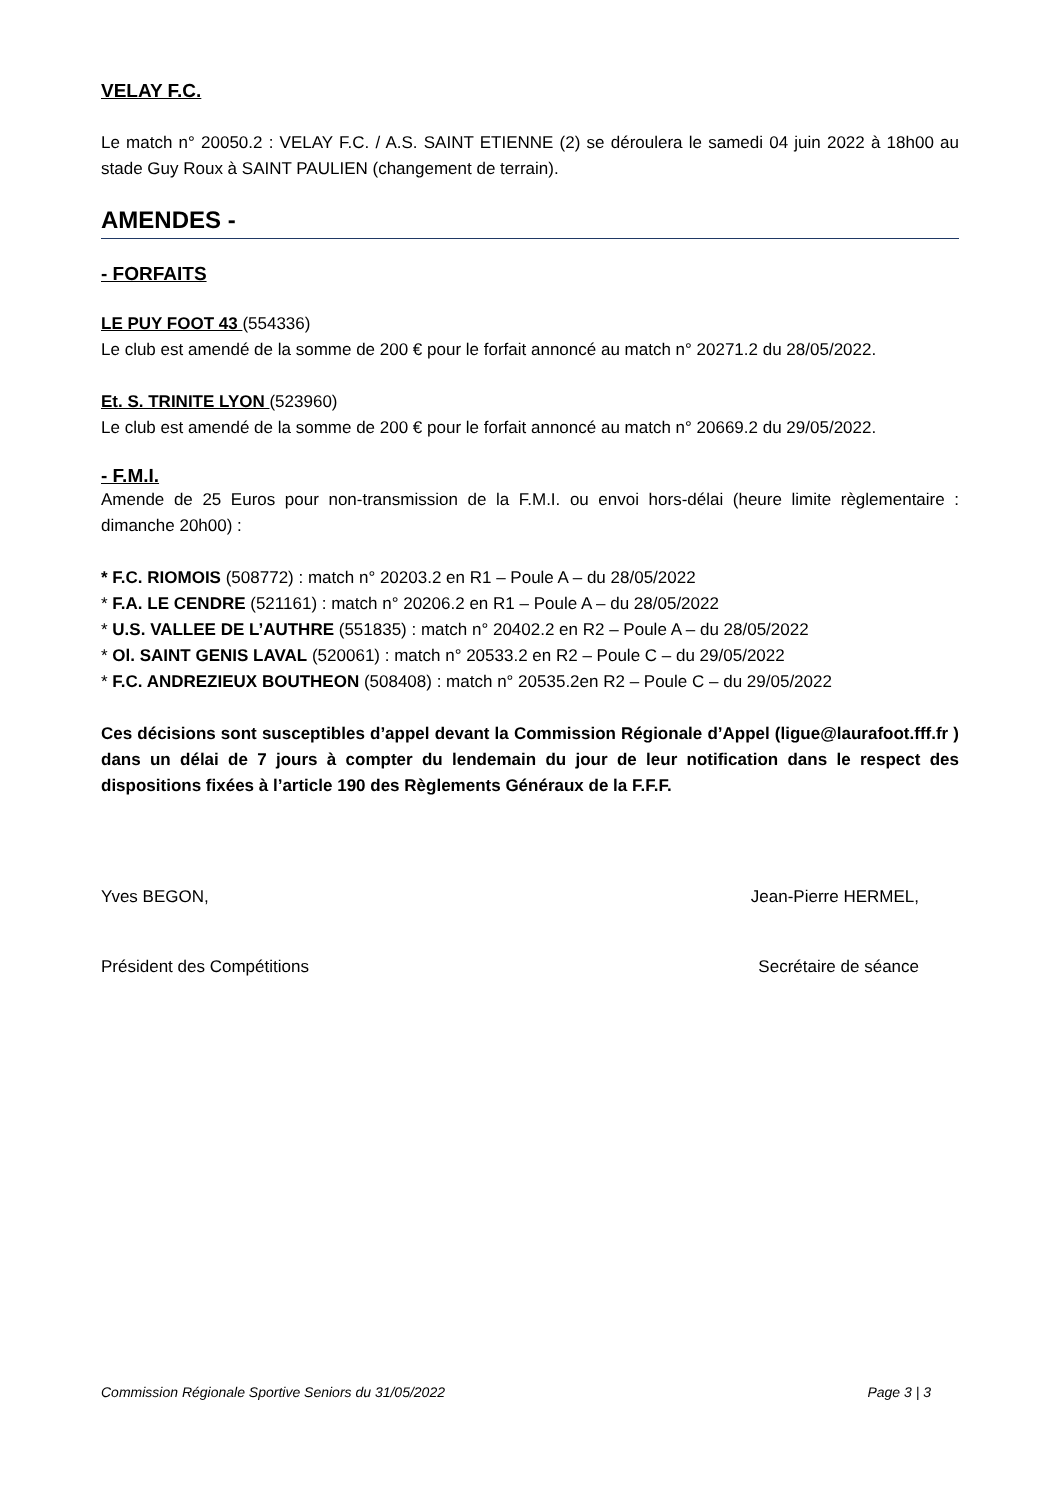VELAY F.C.
Le match n° 20050.2 : VELAY F.C. / A.S. SAINT ETIENNE (2) se déroulera le samedi 04 juin 2022 à 18h00 au stade Guy Roux à SAINT PAULIEN (changement de terrain).
AMENDES -
- FORFAITS
LE PUY FOOT 43 (554336)
Le club est amendé de la somme de 200 € pour le forfait annoncé au match n° 20271.2 du 28/05/2022.
Et. S. TRINITE LYON (523960)
Le club est amendé de la somme de 200 € pour le forfait annoncé au match n° 20669.2 du 29/05/2022.
- F.M.I.
Amende de 25 Euros pour non-transmission de la F.M.I. ou envoi hors-délai (heure limite règlementaire : dimanche 20h00) :
* F.C. RIOMOIS (508772) : match n° 20203.2 en R1 – Poule A – du 28/05/2022
* F.A. LE CENDRE (521161) : match n° 20206.2 en R1 – Poule A – du 28/05/2022
* U.S. VALLEE DE L’AUTHRE (551835) : match n° 20402.2 en R2 – Poule A – du 28/05/2022
* Ol. SAINT GENIS LAVAL (520061) : match n° 20533.2 en R2 – Poule C – du 29/05/2022
* F.C. ANDREZIEUX BOUTHEON (508408) : match n° 20535.2en R2 – Poule C – du 29/05/2022
Ces décisions sont susceptibles d’appel devant la Commission Régionale d’Appel (ligue@laurafoot.fff.fr ) dans un délai de 7 jours à compter du lendemain du jour de leur notification dans le respect des dispositions fixées à l’article 190 des Règlements Généraux de la F.F.F.
Yves BEGON, Jean-Pierre HERMEL,
Président des Compétitions Secrétaire de séance
Commission Régionale Sportive Seniors du 31/05/2022 Page 3 | 3